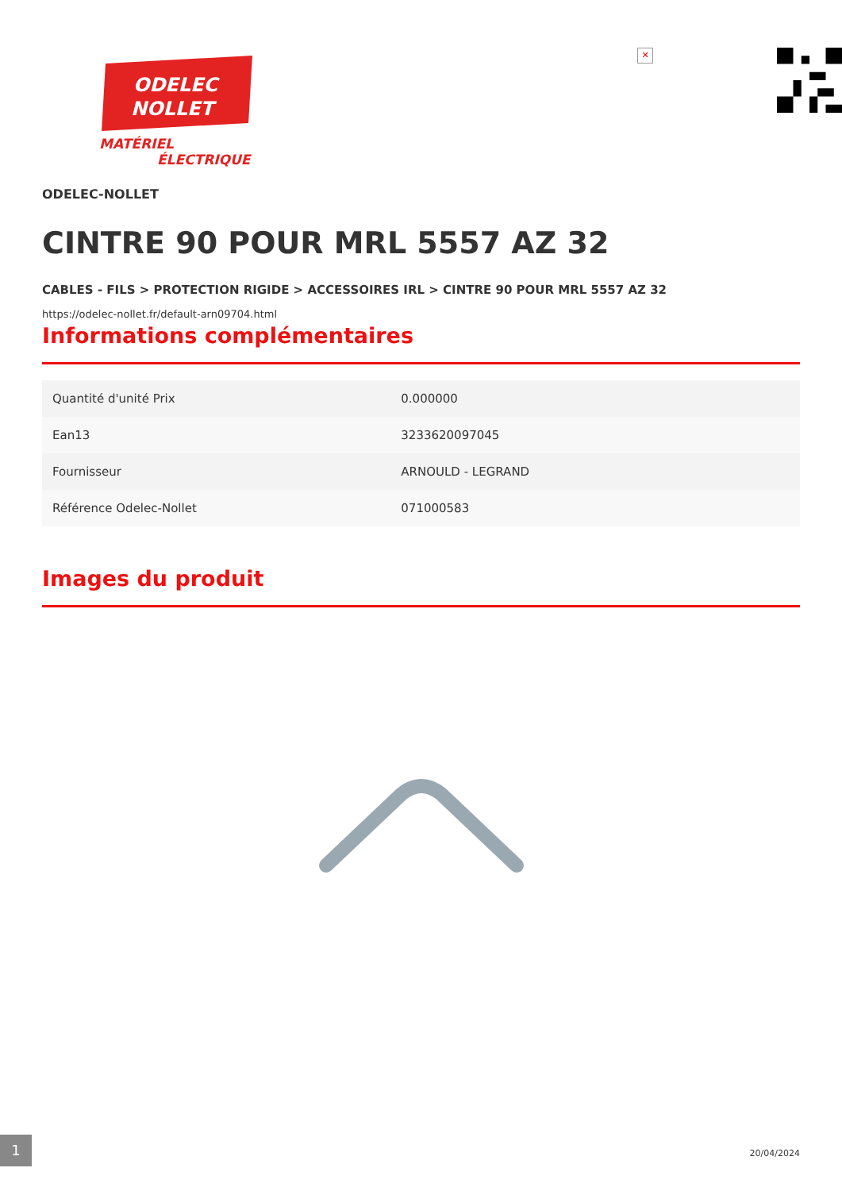ODELEC
NOLLET
MATÉRIEL
ÉLECTRIQUE
✕
ODELEC-NOLLET
CINTRE 90 POUR MRL 5557 AZ 32
CABLES - FILS > PROTECTION RIGIDE > ACCESSOIRES IRL > CINTRE 90 POUR MRL 5557 AZ 32
https://odelec-nollet.fr/default-arn09704.html
Informations complémentaires
| Quantité d'unité Prix | 0.000000 |
| Ean13 | 3233620097045 |
| Fournisseur | ARNOULD - LEGRAND |
| Référence Odelec-Nollet | 071000583 |
Images du produit
1
20/04/2024